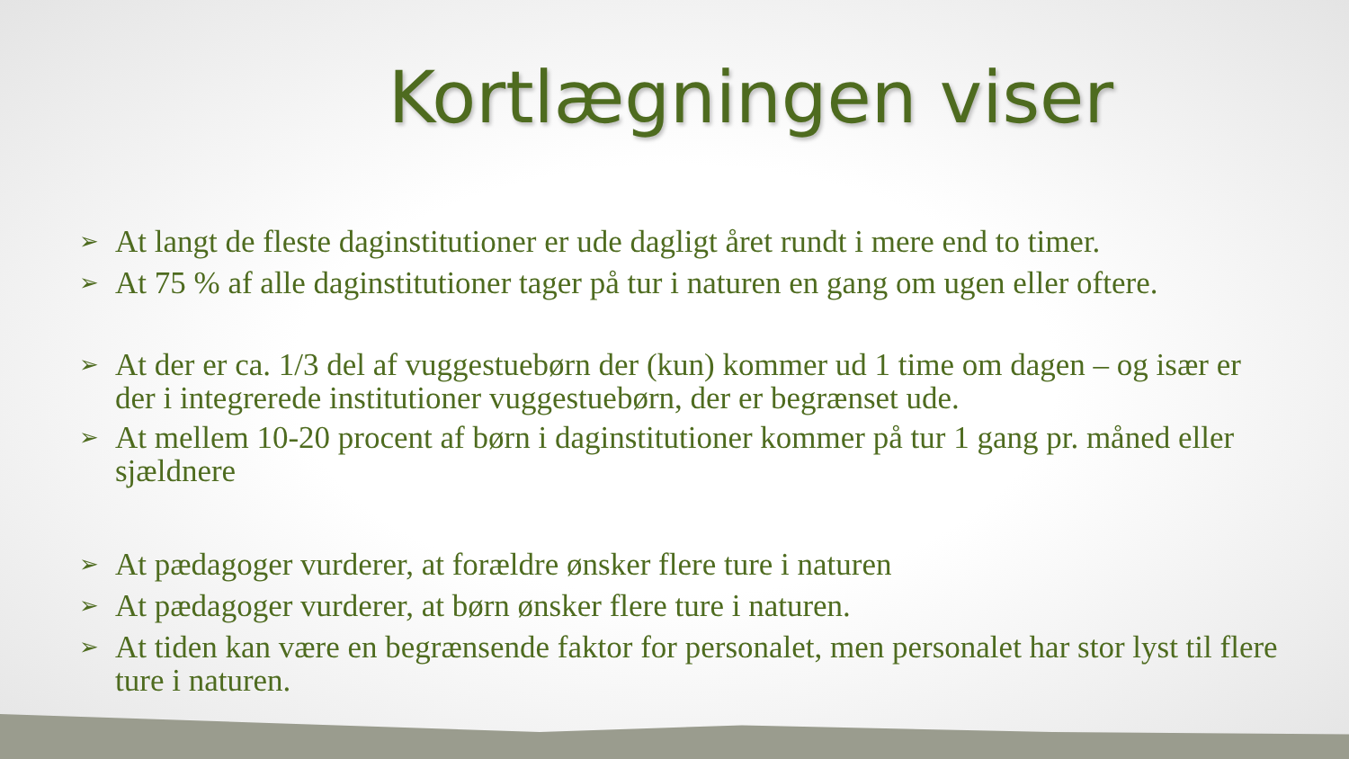Kortlægningen viser
➢ At langt de fleste daginstitutioner er ude dagligt året rundt i mere end to timer.
➢ At 75 % af alle daginstitutioner tager på tur i naturen en gang om ugen eller oftere.
➢ At der er ca. 1/3 del af vuggestuebørn der (kun) kommer ud 1 time om dagen – og især er der i integrerede institutioner vuggestuebørn, der er begrænset ude.
➢ At mellem 10-20 procent af børn i daginstitutioner kommer på tur 1 gang pr. måned eller sjældnere
➢ At pædagoger vurderer, at forældre ønsker flere ture i naturen
➢ At pædagoger vurderer, at børn ønsker flere ture i naturen.
➢ At tiden kan være en begrænsende faktor for personalet, men personalet har stor lyst til flere ture i naturen.